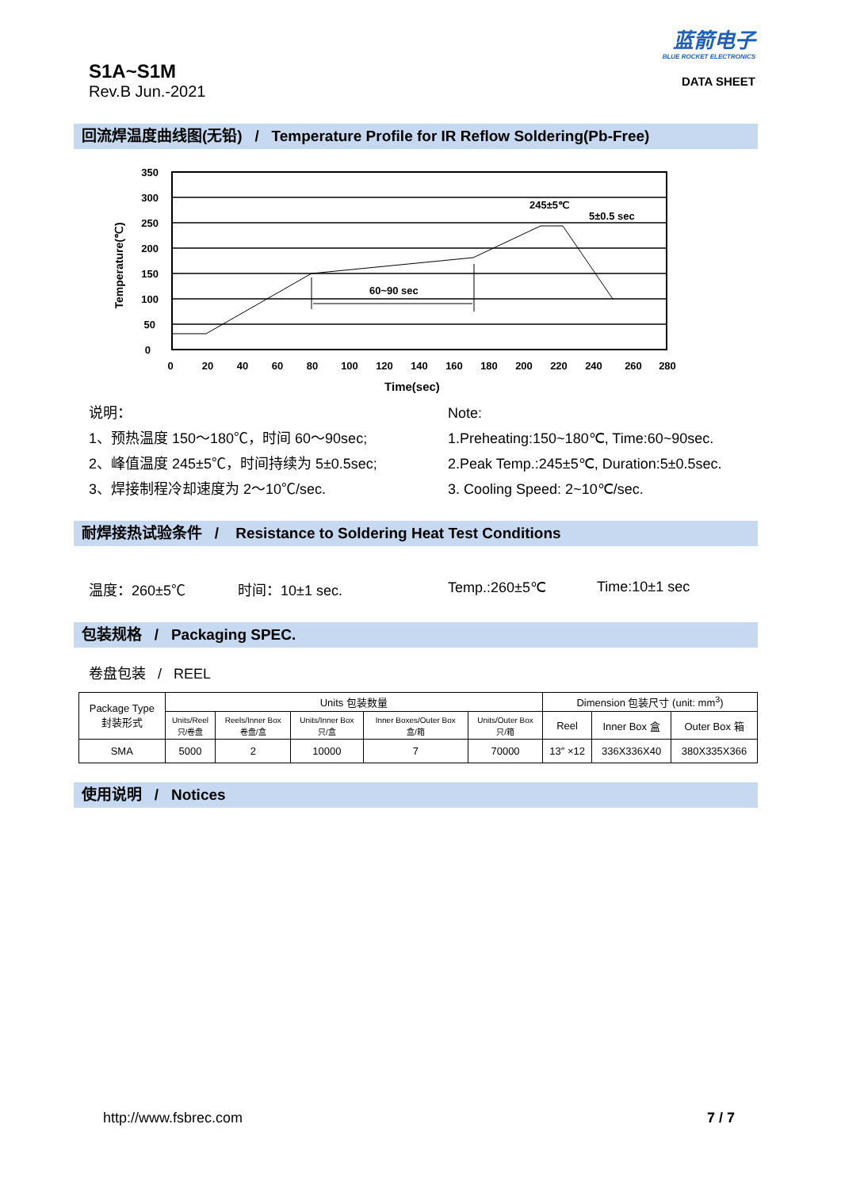S1A~S1M
Rev.B Jun.-2021
蓝箭电子
BLUE ROCKET ELECTRONICS
DATA SHEET
回流焊温度曲线图(无铅) / Temperature Profile for IR Reflow Soldering(Pb-Free)
60~90 sec
245±5℃
5±0.5 sec
350
300
250
200
150
100
50
0
0
20
40
60
80
100
120
140
160
180
200
220
240
260
280
Time(sec)
Temperature(℃)
说明：
1、预热温度 150～180℃，时间 60～90sec;
2、峰值温度 245±5℃，时间持续为 5±0.5sec;
3、焊接制程冷却速度为 2～10℃/sec.
Note:
1.Preheating:150~180℃, Time:60~90sec.
2.Peak Temp.:245±5℃, Duration:5±0.5sec.
3. Cooling Speed: 2~10℃/sec.
耐焊接热试验条件 / Resistance to Soldering Heat Test Conditions
温度：260±5℃ 时间：10±1 sec. Temp.:260±5℃ Time:10±1 sec
包装规格 / Packaging SPEC.
卷盘包装 / REEL
| Package Type 封装形式 | Units 包装数量 | | | | | Dimension 包装尺寸 (unit: mm<sup>3</sup>) | | |
| --- | --- | --- | --- | --- | --- | --- | --- | --- |
| | Units/Reel 只/卷盘 | Reels/Inner Box 卷盘/盒 | Units/Inner Box 只/盒 | Inner Boxes/Outer Box 盒/箱 | Units/Outer Box 只/箱 | Reel | Inner Box 盒 | Outer Box 箱 |
| SMA | 5000 | 2 | 10000 | 7 | 70000 | 13″ ×12 | 336X336X40 | 380X335X366 |
使用说明 / Notices
http://www.fsbrec.com 7 / 7